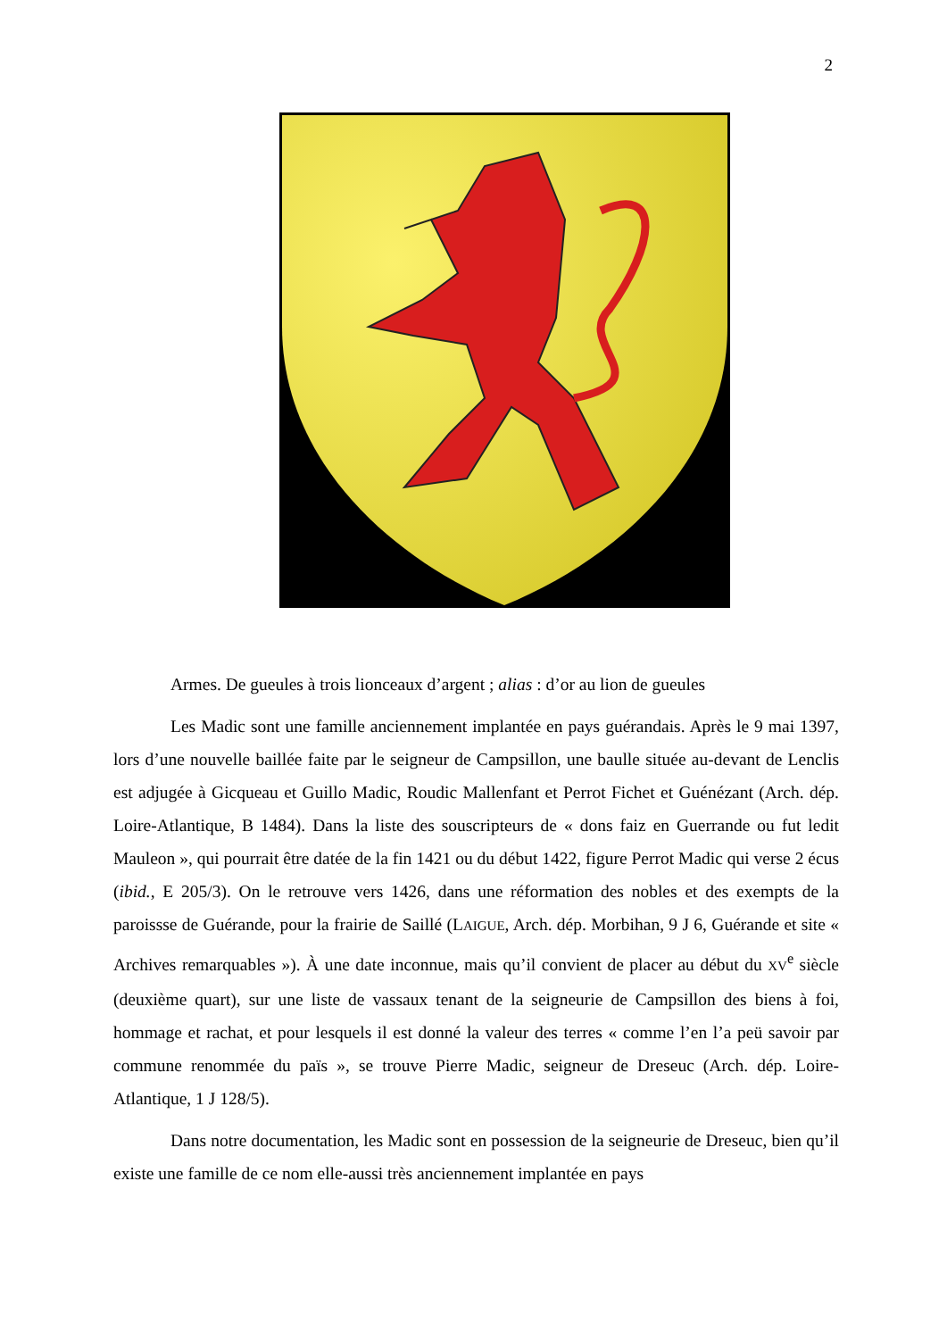2
Armes. De gueules à trois lionceaux d’argent ; alias : d’or au lion de gueules
Les Madic sont une famille anciennement implantée en pays guérandais. Après le 9 mai 1397, lors d’une nouvelle baillée faite par le seigneur de Campsillon, une baulle située au-devant de Lenclis est adjugée à Gicqueau et Guillo Madic, Roudic Mallenfant et Perrot Fichet et Guénézant (Arch. dép. Loire-Atlantique, B 1484). Dans la liste des souscripteurs de « dons faiz en Guerrande ou fut ledit Mauleon », qui pourrait être datée de la fin 1421 ou du début 1422, figure Perrot Madic qui verse 2 écus (ibid., E 205/3). On le retrouve vers 1426, dans une réformation des nobles et des exempts de la paroissse de Guérande, pour la frairie de Saillé (LAIGUE, Arch. dép. Morbihan, 9 J 6, Guérande et site « Archives remarquables »). À une date inconnue, mais qu’il convient de placer au début du XV<sup>e</sup> siècle (deuxième quart), sur une liste de vassaux tenant de la seigneurie de Campsillon des biens à foi, hommage et rachat, et pour lesquels il est donné la valeur des terres « comme l’en l’a peü savoir par commune renommée du païs », se trouve Pierre Madic, seigneur de Dreseuc (Arch. dép. Loire-Atlantique, 1 J 128/5).
Dans notre documentation, les Madic sont en possession de la seigneurie de Dreseuc, bien qu’il existe une famille de ce nom elle-aussi très anciennement implantée en pays